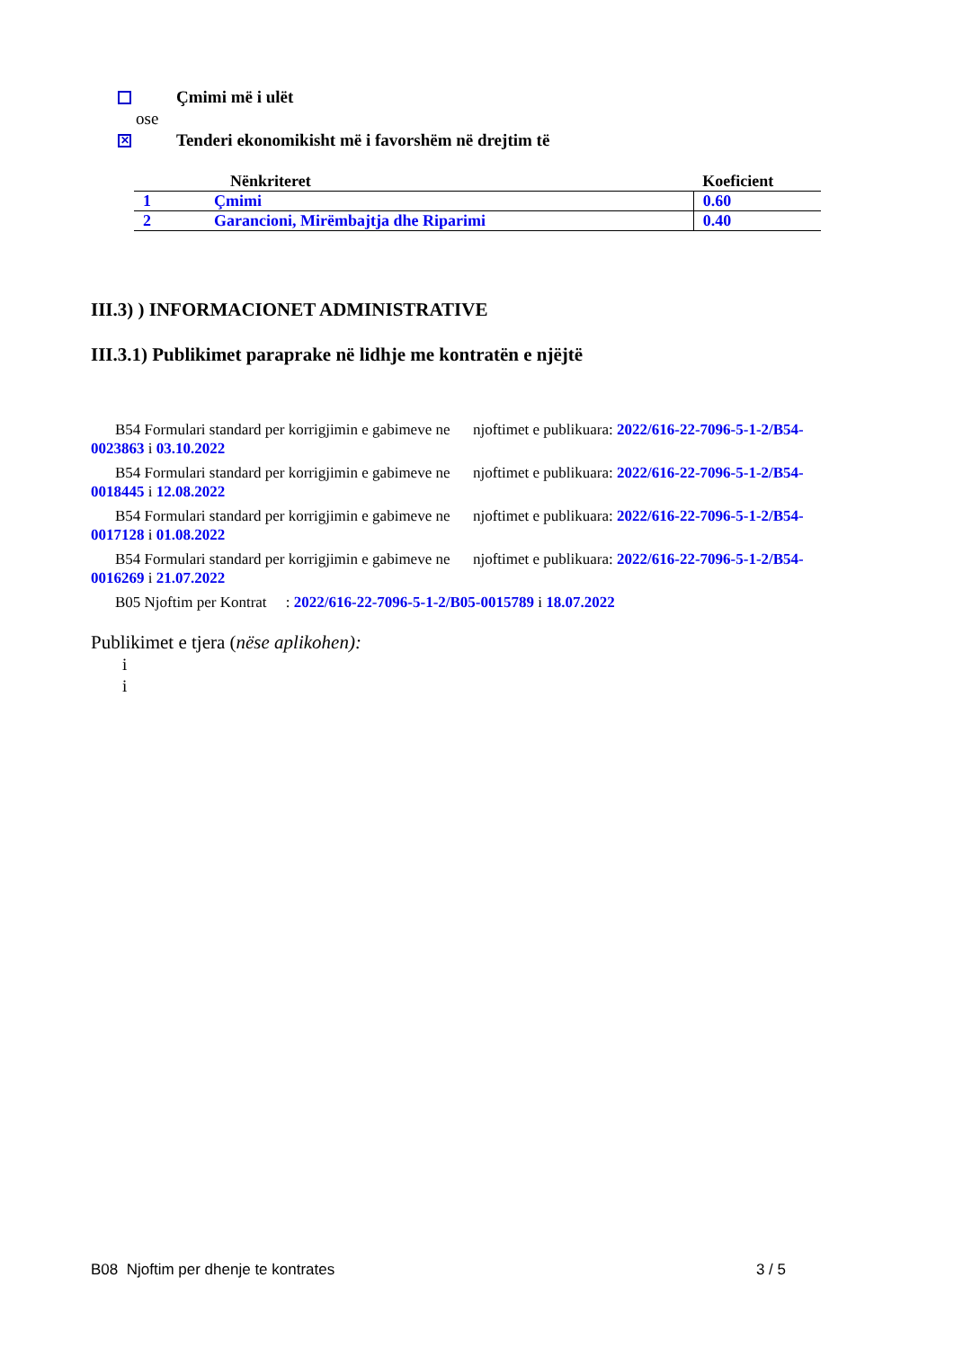Çmimi më i ulët
ose
✕ Tenderi ekonomikisht më i favorshëm në drejtim të
| | Nënkriteret | Koeficient |
| --- | --- | --- |
| 1 | Çmimi | 0.60 |
| 2 | Garancioni, Mirëmbajtja dhe Riparimi | 0.40 |
III.3) ) INFORMACIONET ADMINISTRATIVE
III.3.1) Publikimet paraprake në lidhje me kontratën e njëjtë
B54 Formulari standard per korrigjimin e gabimeve ne njoftimet e publikuara: 2022/616-22-7096-5-1-2/B54-0023863 i 03.10.2022
B54 Formulari standard per korrigjimin e gabimeve ne njoftimet e publikuara: 2022/616-22-7096-5-1-2/B54-0018445 i 12.08.2022
B54 Formulari standard per korrigjimin e gabimeve ne njoftimet e publikuara: 2022/616-22-7096-5-1-2/B54-0017128 i 01.08.2022
B54 Formulari standard per korrigjimin e gabimeve ne njoftimet e publikuara: 2022/616-22-7096-5-1-2/B54-0016269 i 21.07.2022
B05 Njoftim per Kontrat : 2022/616-22-7096-5-1-2/B05-0015789 i 18.07.2022
Publikimet e tjera (nëse aplikohen):
i
i
B08 Njoftim per dhenje te kontrates 3 / 5